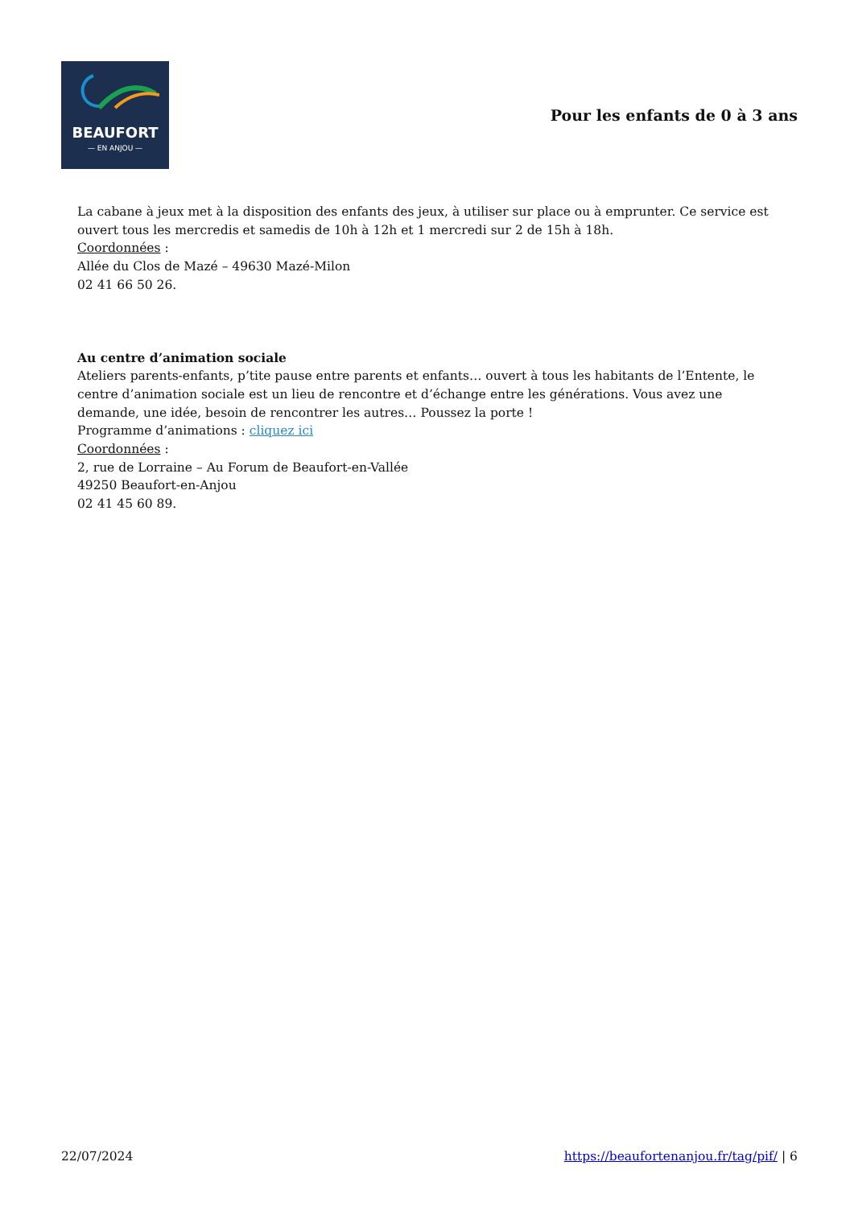BEAUFORT
— EN ANJOU —
Pour les enfants de 0 à 3 ans
La cabane à jeux met à la disposition des enfants des jeux, à utiliser sur place ou à emprunter. Ce service est ouvert tous les mercredis et samedis de 10h à 12h et 1 mercredi sur 2 de 15h à 18h.
Coordonnées :
Allée du Clos de Mazé – 49630 Mazé-Milon
02 41 66 50 26.
Au centre d’animation sociale
Ateliers parents-enfants, p’tite pause entre parents et enfants… ouvert à tous les habitants de l’Entente, le centre d’animation sociale est un lieu de rencontre et d’échange entre les générations. Vous avez une demande, une idée, besoin de rencontrer les autres… Poussez la porte !
Programme d’animations : cliquez ici
Coordonnées :
2, rue de Lorraine – Au Forum de Beaufort-en-Vallée
49250 Beaufort-en-Anjou
02 41 45 60 89.
22/07/2024 https://beaufortenanjou.fr/tag/pif/ | 6